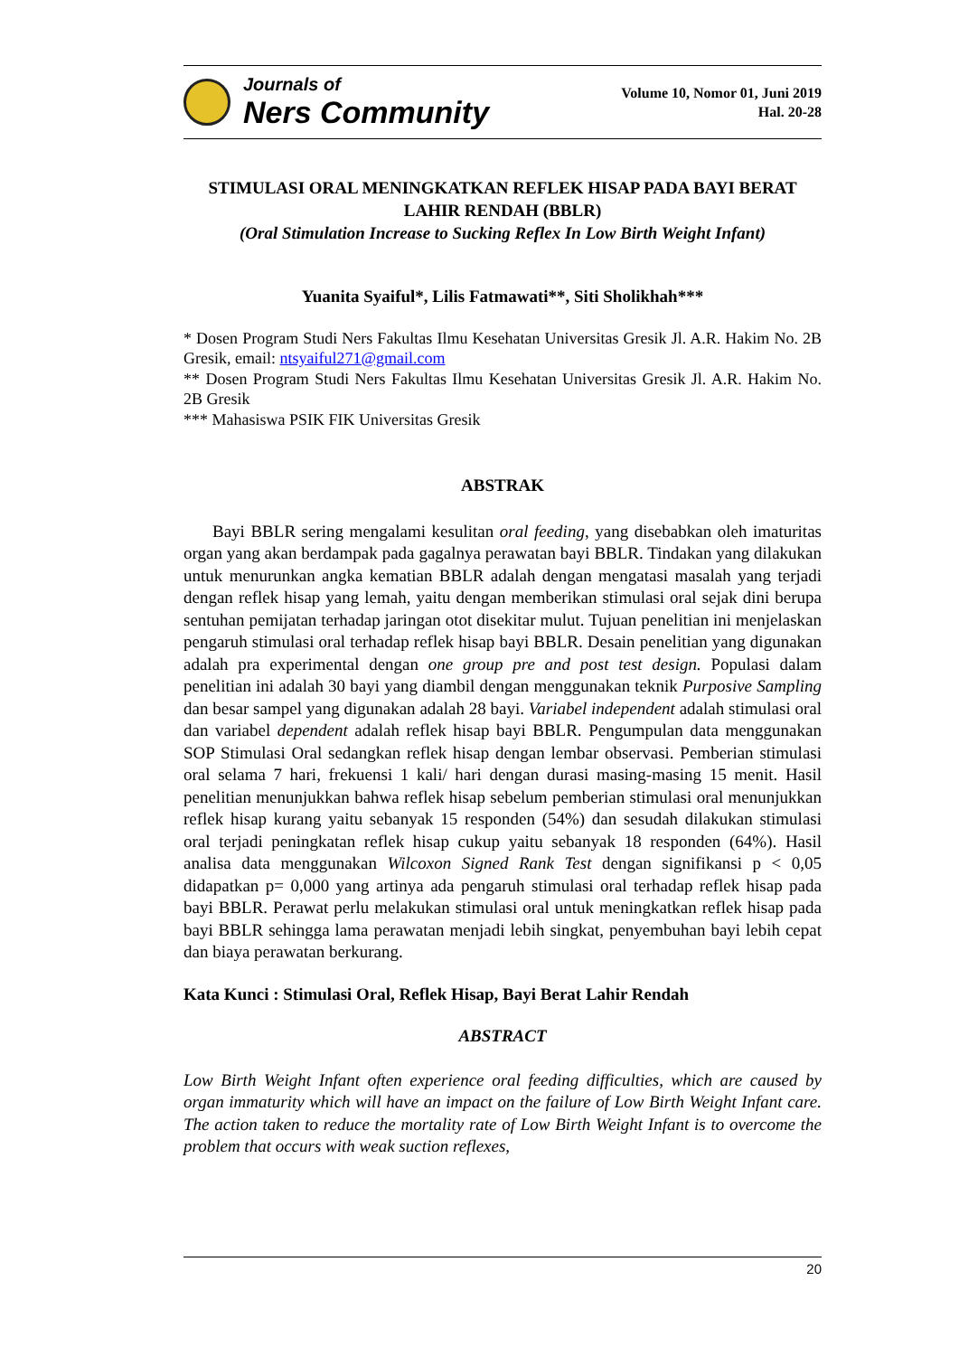Journals of
Ners Community
Volume 10, Nomor 01, Juni 2019
Hal. 20-28
STIMULASI ORAL MENINGKATKAN REFLEK HISAP PADA BAYI BERAT LAHIR RENDAH (BBLR)
(Oral Stimulation Increase to Sucking Reflex In Low Birth Weight Infant)
Yuanita Syaiful*, Lilis Fatmawati**, Siti Sholikhah***
* Dosen Program Studi Ners Fakultas Ilmu Kesehatan Universitas Gresik Jl. A.R. Hakim No. 2B Gresik, email: ntsyaiful271@gmail.com
** Dosen Program Studi Ners Fakultas Ilmu Kesehatan Universitas Gresik Jl. A.R. Hakim No. 2B Gresik
*** Mahasiswa PSIK FIK Universitas Gresik
ABSTRAK
Bayi BBLR sering mengalami kesulitan oral feeding, yang disebabkan oleh imaturitas organ yang akan berdampak pada gagalnya perawatan bayi BBLR. Tindakan yang dilakukan untuk menurunkan angka kematian BBLR adalah dengan mengatasi masalah yang terjadi dengan reflek hisap yang lemah, yaitu dengan memberikan stimulasi oral sejak dini berupa sentuhan pemijatan terhadap jaringan otot disekitar mulut. Tujuan penelitian ini menjelaskan pengaruh stimulasi oral terhadap reflek hisap bayi BBLR. Desain penelitian yang digunakan adalah pra experimental dengan one group pre and post test design. Populasi dalam penelitian ini adalah 30 bayi yang diambil dengan menggunakan teknik Purposive Sampling dan besar sampel yang digunakan adalah 28 bayi. Variabel independent adalah stimulasi oral dan variabel dependent adalah reflek hisap bayi BBLR. Pengumpulan data menggunakan SOP Stimulasi Oral sedangkan reflek hisap dengan lembar observasi. Pemberian stimulasi oral selama 7 hari, frekuensi 1 kali/ hari dengan durasi masing-masing 15 menit. Hasil penelitian menunjukkan bahwa reflek hisap sebelum pemberian stimulasi oral menunjukkan reflek hisap kurang yaitu sebanyak 15 responden (54%) dan sesudah dilakukan stimulasi oral terjadi peningkatan reflek hisap cukup yaitu sebanyak 18 responden (64%). Hasil analisa data menggunakan Wilcoxon Signed Rank Test dengan signifikansi p < 0,05 didapatkan p= 0,000 yang artinya ada pengaruh stimulasi oral terhadap reflek hisap pada bayi BBLR. Perawat perlu melakukan stimulasi oral untuk meningkatkan reflek hisap pada bayi BBLR sehingga lama perawatan menjadi lebih singkat, penyembuhan bayi lebih cepat dan biaya perawatan berkurang.
Kata Kunci : Stimulasi Oral, Reflek Hisap, Bayi Berat Lahir Rendah
ABSTRACT
Low Birth Weight Infant often experience oral feeding difficulties, which are caused by organ immaturity which will have an impact on the failure of Low Birth Weight Infant care. The action taken to reduce the mortality rate of Low Birth Weight Infant is to overcome the problem that occurs with weak suction reflexes,
20